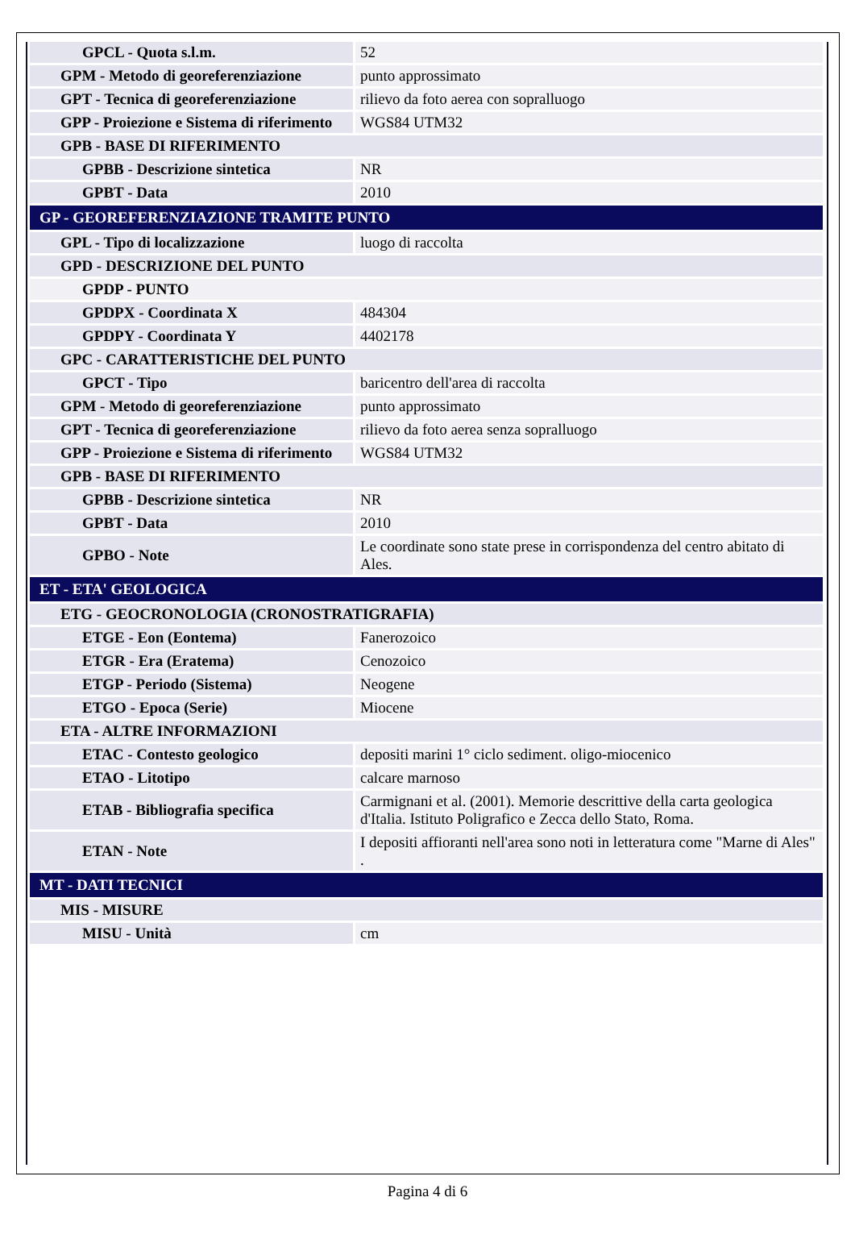| GPCL - Quota s.l.m. | 52 |
| GPM - Metodo di georeferenziazione | punto approssimato |
| GPT - Tecnica di georeferenziazione | rilievo da foto aerea con sopralluogo |
| GPP - Proiezione e Sistema di riferimento | WGS84 UTM32 |
| GPB - BASE DI RIFERIMENTO | |
| GPBB - Descrizione sintetica | NR |
| GPBT - Data | 2010 |
| GP - GEOREFERENZIAZIONE TRAMITE PUNTO | |
| GPL - Tipo di localizzazione | luogo di raccolta |
| GPD - DESCRIZIONE DEL PUNTO | |
| GPDP - PUNTO | |
| GPDPX - Coordinata X | 484304 |
| GPDPY - Coordinata Y | 4402178 |
| GPC - CARATTERISTICHE DEL PUNTO | |
| GPCT - Tipo | baricentro dell'area di raccolta |
| GPM - Metodo di georeferenziazione | punto approssimato |
| GPT - Tecnica di georeferenziazione | rilievo da foto aerea senza sopralluogo |
| GPP - Proiezione e Sistema di riferimento | WGS84 UTM32 |
| GPB - BASE DI RIFERIMENTO | |
| GPBB - Descrizione sintetica | NR |
| GPBT - Data | 2010 |
| GPBO - Note | Le coordinate sono state prese in corrispondenza del centro abitato di Ales. |
| ET - ETA' GEOLOGICA | |
| ETG - GEOCRONOLOGIA (CRONOSTRATIGRAFIA) | |
| ETGE - Eon (Eontema) | Fanerozoico |
| ETGR - Era (Eratema) | Cenozoico |
| ETGP - Periodo (Sistema) | Neogene |
| ETGO - Epoca (Serie) | Miocene |
| ETA - ALTRE INFORMAZIONI | |
| ETAC - Contesto geologico | depositi marini 1° ciclo sediment. oligo-miocenico |
| ETAO - Litotipo | calcare marnoso |
| ETAB - Bibliografia specifica | Carmignani et al. (2001). Memorie descrittive della carta geologica d'Italia. Istituto Poligrafico e Zecca dello Stato, Roma. |
| ETAN - Note | I depositi affioranti nell'area sono noti in letteratura come "Marne di Ales" . |
| MT - DATI TECNICI | |
| MIS - MISURE | |
| MISU - Unità | cm |
Pagina 4 di 6